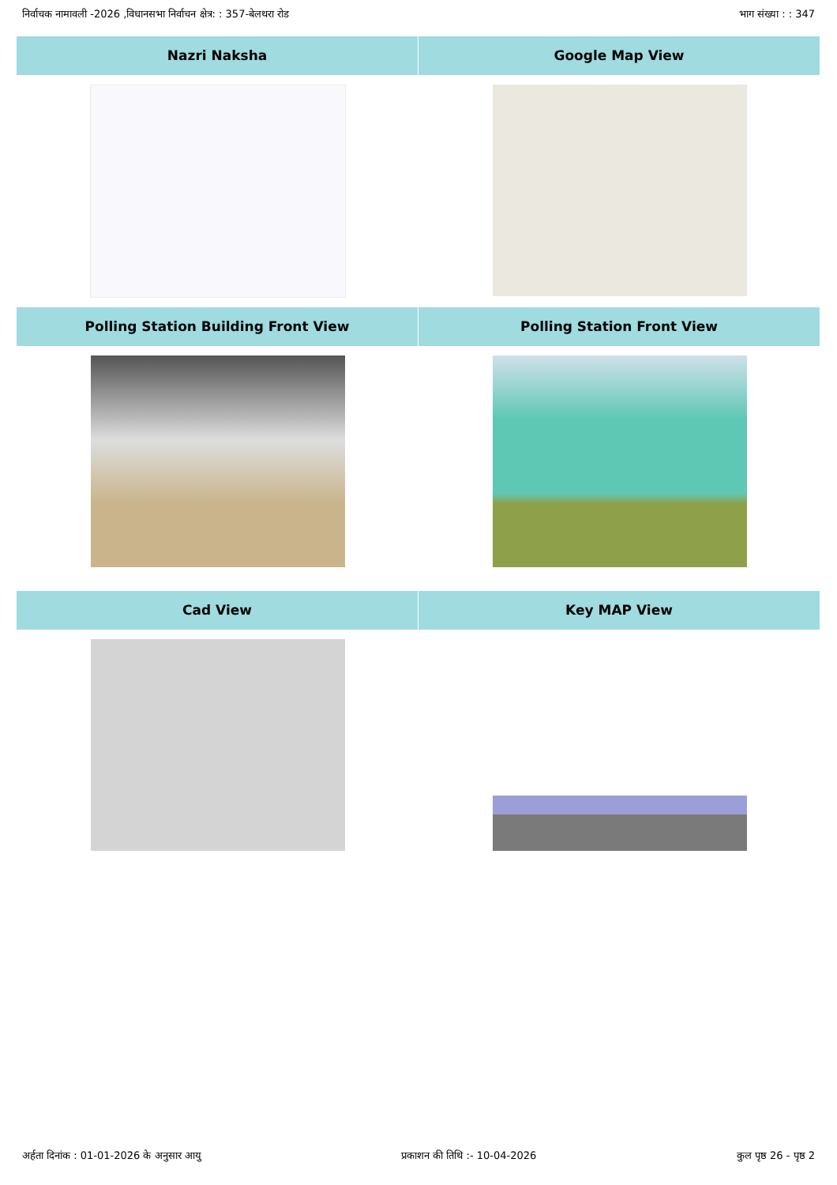निर्वाचक नामावली -2026 ,विधानसभा निर्वाचन क्षेत्र: : 357-बेलथरा रोड भाग संख्या : : 347
Nazri Naksha Google Map View
Polling Station Building Front View
Polling Station Front View
Cad View Key MAP View
अर्हता दिनांक : 01-01-2026 के अनुसार आयु प्रकाशन की तिथि :- 10-04-2026 कुल पृष्ठ 26 - पृष्ठ 2